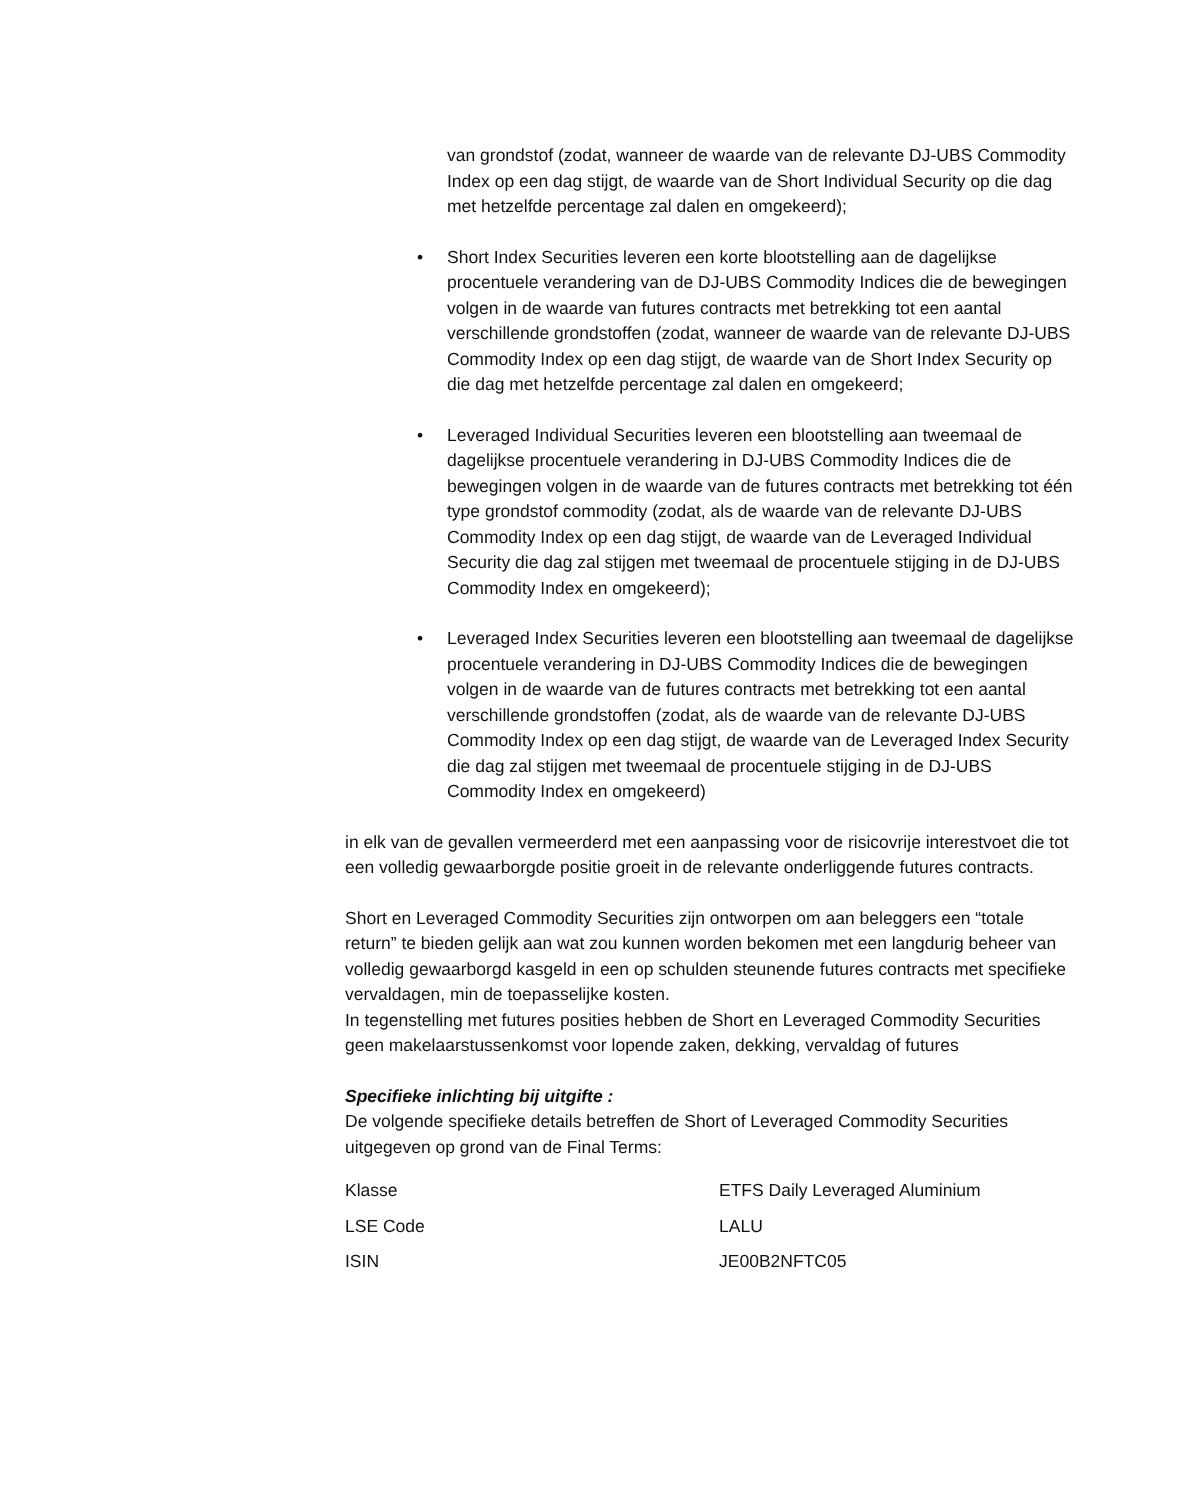van grondstof (zodat, wanneer de waarde van de relevante DJ-UBS Commodity Index op een dag stijgt, de waarde van de Short Individual Security op die dag met hetzelfde percentage zal dalen en omgekeerd);
• Short Index Securities leveren een korte blootstelling aan de dagelijkse procentuele verandering van de DJ-UBS Commodity Indices die de bewegingen volgen in de waarde van futures contracts met betrekking tot een aantal verschillende grondstoffen (zodat, wanneer de waarde van de relevante DJ-UBS Commodity Index op een dag stijgt, de waarde van de Short Index Security op die dag met hetzelfde percentage zal dalen en omgekeerd;
• Leveraged Individual Securities leveren een blootstelling aan tweemaal de dagelijkse procentuele verandering in DJ-UBS Commodity Indices die de bewegingen volgen in de waarde van de futures contracts met betrekking tot één type grondstof commodity (zodat, als de waarde van de relevante DJ-UBS Commodity Index op een dag stijgt, de waarde van de Leveraged Individual Security die dag zal stijgen met tweemaal de procentuele stijging in de DJ-UBS Commodity Index en omgekeerd);
• Leveraged Index Securities leveren een blootstelling aan tweemaal de dagelijkse procentuele verandering in DJ-UBS Commodity Indices die de bewegingen volgen in de waarde van de futures contracts met betrekking tot een aantal verschillende grondstoffen (zodat, als de waarde van de relevante DJ-UBS Commodity Index op een dag stijgt, de waarde van de Leveraged Index Security die dag zal stijgen met tweemaal de procentuele stijging in de DJ-UBS Commodity Index en omgekeerd)
in elk van de gevallen vermeerderd met een aanpassing voor de risicovrije interestvoet die tot een volledig gewaarborgde positie groeit in de relevante onderliggende futures contracts.
Short en Leveraged Commodity Securities zijn ontworpen om aan beleggers een “totale return” te bieden gelijk aan wat zou kunnen worden bekomen met een langdurig beheer van volledig gewaarborgd kasgeld in een op schulden steunende futures contracts met specifieke vervaldagen, min de toepasselijke kosten.
In tegenstelling met futures posities hebben de Short en Leveraged Commodity Securities geen makelaarstussenkomst voor lopende zaken, dekking, vervaldag of futures
Specifieke inlichting bij uitgifte :
De volgende specifieke details betreffen de Short of Leveraged Commodity Securities uitgegeven op grond van de Final Terms:
| Klasse | ETFS Daily Leveraged Aluminium |
| LSE Code | LALU |
| ISIN | JE00B2NFTC05 |